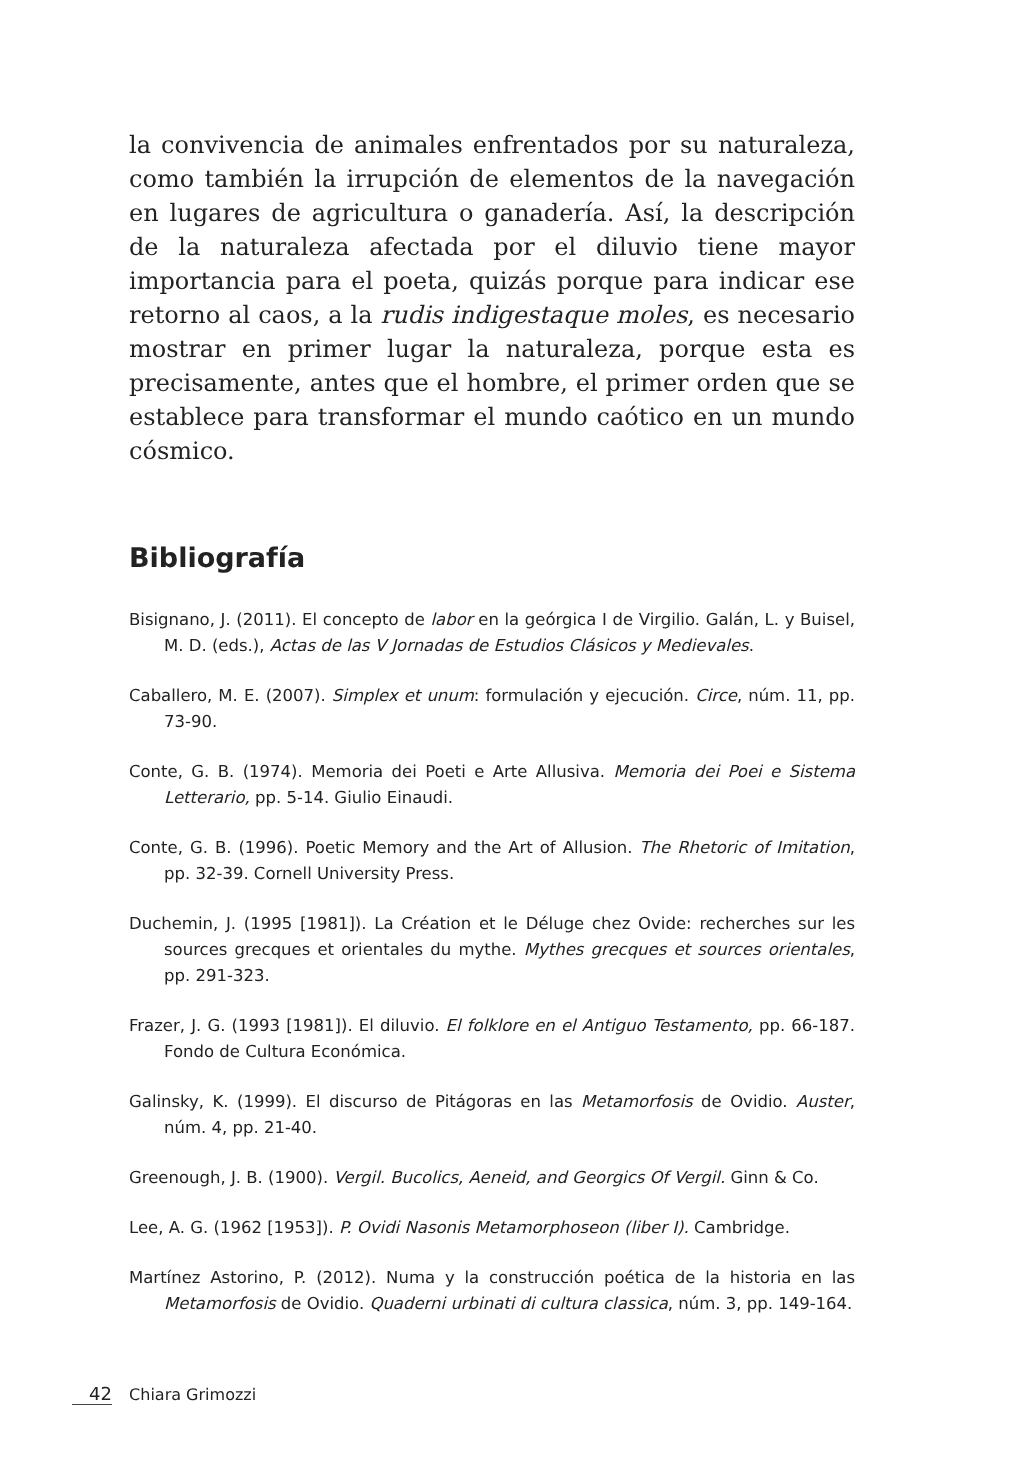la convivencia de animales enfrentados por su naturaleza, como también la irrupción de elementos de la navegación en lugares de agricultura o ganadería. Así, la descripción de la naturaleza afectada por el diluvio tiene mayor importancia para el poeta, quizás porque para indicar ese retorno al caos, a la rudis indigestaque moles, es necesario mostrar en primer lugar la naturaleza, porque esta es precisamente, antes que el hombre, el primer orden que se establece para transformar el mundo caótico en un mundo cósmico.
Bibliografía
Bisignano, J. (2011). El concepto de labor en la geórgica I de Virgilio. Galán, L. y Buisel, M. D. (eds.), Actas de las V Jornadas de Estudios Clásicos y Medievales.
Caballero, M. E. (2007). Simplex et unum: formulación y ejecución. Circe, núm. 11, pp. 73-90.
Conte, G. B. (1974). Memoria dei Poeti e Arte Allusiva. Memoria dei Poei e Sistema Letterario, pp. 5-14. Giulio Einaudi.
Conte, G. B. (1996). Poetic Memory and the Art of Allusion. The Rhetoric of Imitation, pp. 32-39. Cornell University Press.
Duchemin, J. (1995 [1981]). La Création et le Déluge chez Ovide: recherches sur les sources grecques et orientales du mythe. Mythes grecques et sources orientales, pp. 291-323.
Frazer, J. G. (1993 [1981]). El diluvio. El folklore en el Antiguo Testamento, pp. 66-187. Fondo de Cultura Económica.
Galinsky, K. (1999). El discurso de Pitágoras en las Metamorfosis de Ovidio. Auster, núm. 4, pp. 21-40.
Greenough, J. B. (1900). Vergil. Bucolics, Aeneid, and Georgics Of Vergil. Ginn & Co.
Lee, A. G. (1962 [1953]). P. Ovidi Nasonis Metamorphoseon (liber I). Cambridge.
Martínez Astorino, P. (2012). Numa y la construcción poética de la historia en las Metamorfosis de Ovidio. Quaderni urbinati di cultura classica, núm. 3, pp. 149-164.
42 Chiara Grimozzi